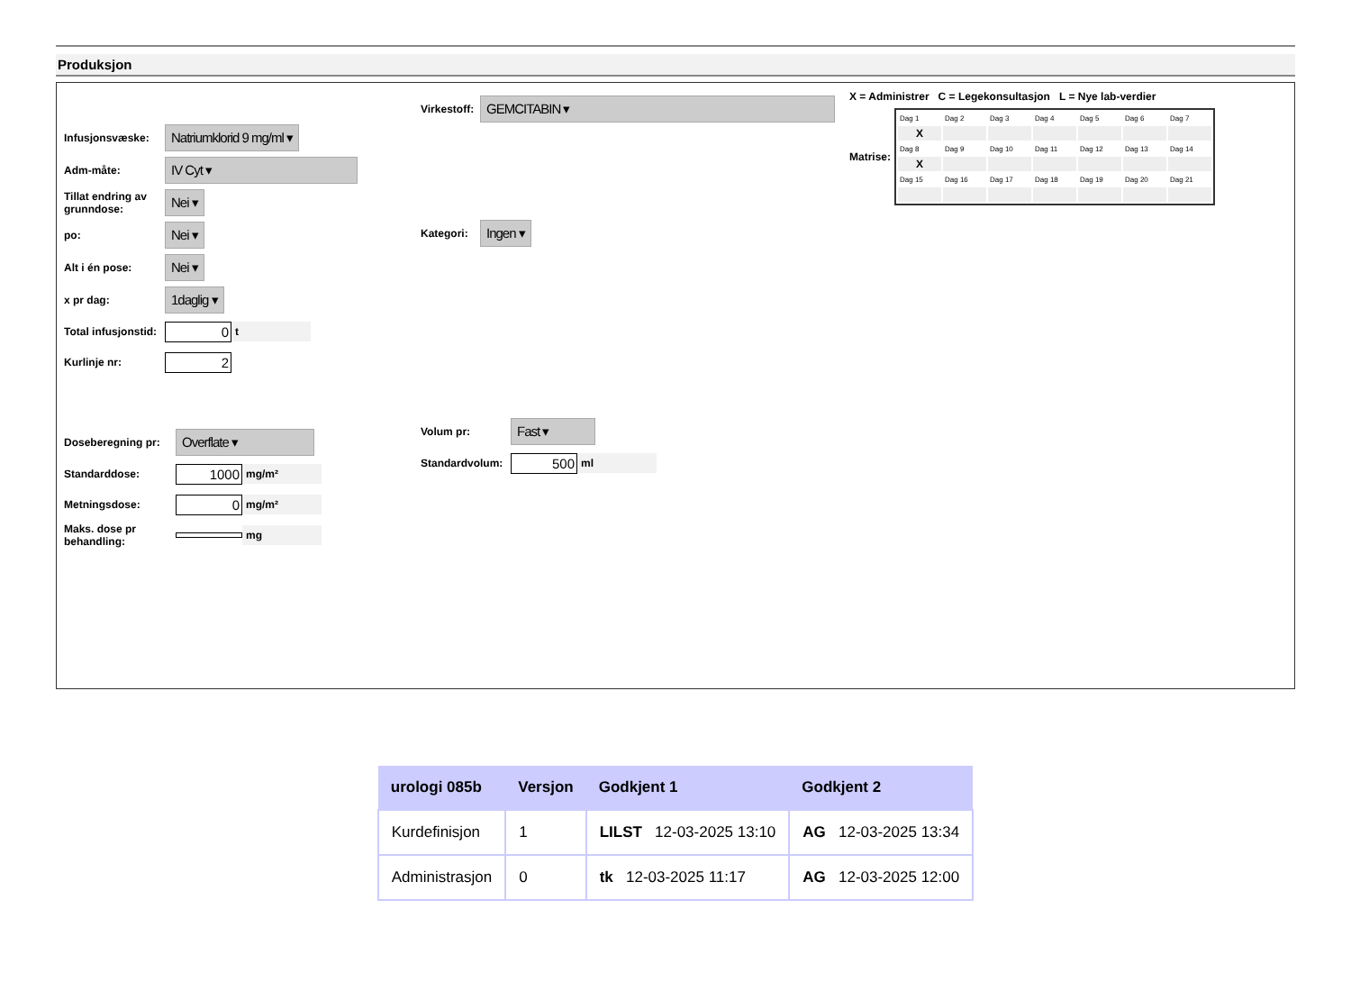Produksjon
Infusjonsvæske: Natriumklorid 9 mg/ml ▾
Adm-måte: IV Cyt ▾
Tillat endring av grunndose: Nei ▾
po: Nei ▾
Alt i én pose: Nei ▾
x pr dag: 1daglig ▾
Total infusjonstid: 0 t
Kurlinje nr: 2
Doseberegning pr: Overflate ▾
Standarddose: 1000 mg/m²
Metningsdose: 0 mg/m²
Maks. dose pr behandling: mg
Virkestoff: GEMCITABIN ▾
Kategori: Ingen ▾
Volum pr: Fast ▾
Standardvolum: 500 ml
X = Administrer C = Legekonsultasjon L = Nye lab-verdier
Matrise:
| Dag 1 | Dag 2 | Dag 3 | Dag 4 | Dag 5 | Dag 6 | Dag 7 |
| X | | | | | | |
| Dag 8 | Dag 9 | Dag 10 | Dag 11 | Dag 12 | Dag 13 | Dag 14 |
| X | | | | | | |
| Dag 15 | Dag 16 | Dag 17 | Dag 18 | Dag 19 | Dag 20 | Dag 21 |
| urologi 085b | Versjon | Godkjent 1 | Godkjent 2 |
| --- | --- | --- | --- |
| Kurdefinisjon | 1 | LILST 12-03-2025 13:10 | AG 12-03-2025 13:34 |
| Administrasjon | 0 | tk 12-03-2025 11:17 | AG 12-03-2025 12:00 |